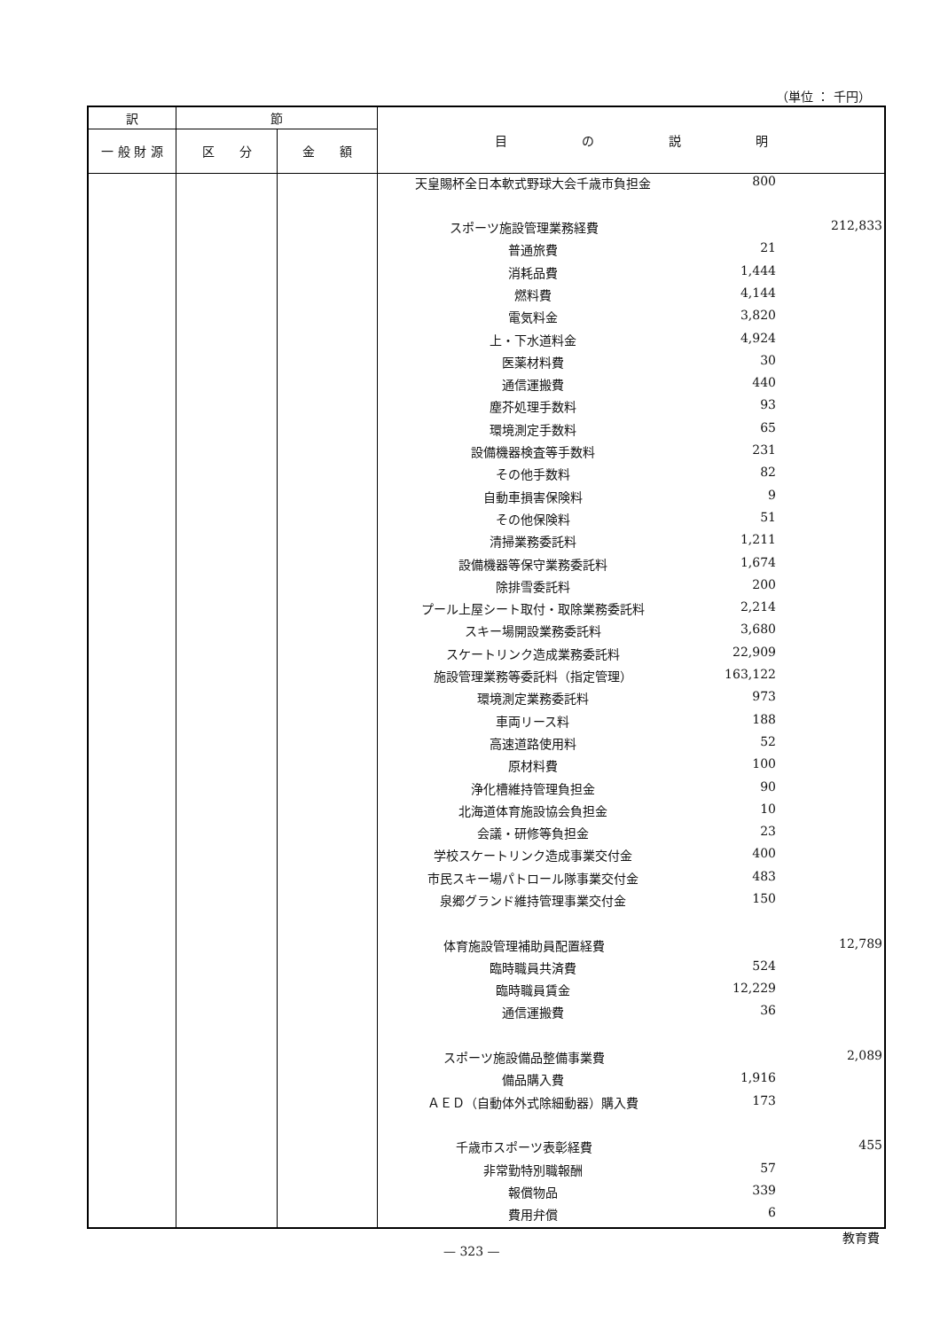（単位 ： 千円）
| 訳 | 節 | | 目 の 説 明 |
| --- | --- | --- | --- |
| 一 般 財 源 | 区 分 | 金 額 | |
| | | | / 天皇賜杯全日本軟式野球大会千歳市負担金 / 800 / / / スポーツ施設管理業務経費 / / 212,833 / / 普通旅費 / 21 / / / 消耗品費 / 1,444 / / / 燃料費 / 4,144 / / / 電気料金 / 3,820 / / / 上・下水道料金 / 4,924 / / / 医薬材料費 / 30 / / / 通信運搬費 / 440 / / / 塵芥処理手数料 / 93 / / / 環境測定手数料 / 65 / / / 設備機器検査等手数料 / 231 / / / その他手数料 / 82 / / / 自動車損害保険料 / 9 / / / その他保険料 / 51 / / / 清掃業務委託料 / 1,211 / / / 設備機器等保守業務委託料 / 1,674 / / / 除排雪委託料 / 200 / / / プール上屋シート取付・取除業務委託料 / 2,214 / / / スキー場開設業務委託料 / 3,680 / / / スケートリンク造成業務委託料 / 22,909 / / / 施設管理業務等委託料（指定管理） / 163,122 / / / 環境測定業務委託料 / 973 / / / 車両リース料 / 188 / / / 高速道路使用料 / 52 / / / 原材料費 / 100 / / / 浄化槽維持管理負担金 / 90 / / / 北海道体育施設協会負担金 / 10 / / / 会議・研修等負担金 / 23 / / / 学校スケートリンク造成事業交付金 / 400 / / / 市民スキー場パトロール隊事業交付金 / 483 / / / 泉郷グランド維持管理事業交付金 / 150 / / / 体育施設管理補助員配置経費 / / 12,789 / / 臨時職員共済費 / 524 / / / 臨時職員賃金 / 12,229 / / / 通信運搬費 / 36 / / / スポーツ施設備品整備事業費 / / 2,089 / / 備品購入費 / 1,916 / / / ＡＥＤ（自動体外式除細動器）購入費 / 173 / / / 千歳市スポーツ表彰経費 / / 455 / / 非常勤特別職報酬 / 57 / / / 報償物品 / 339 / / / 費用弁償 / 6 / / |
教育費
— 323 —